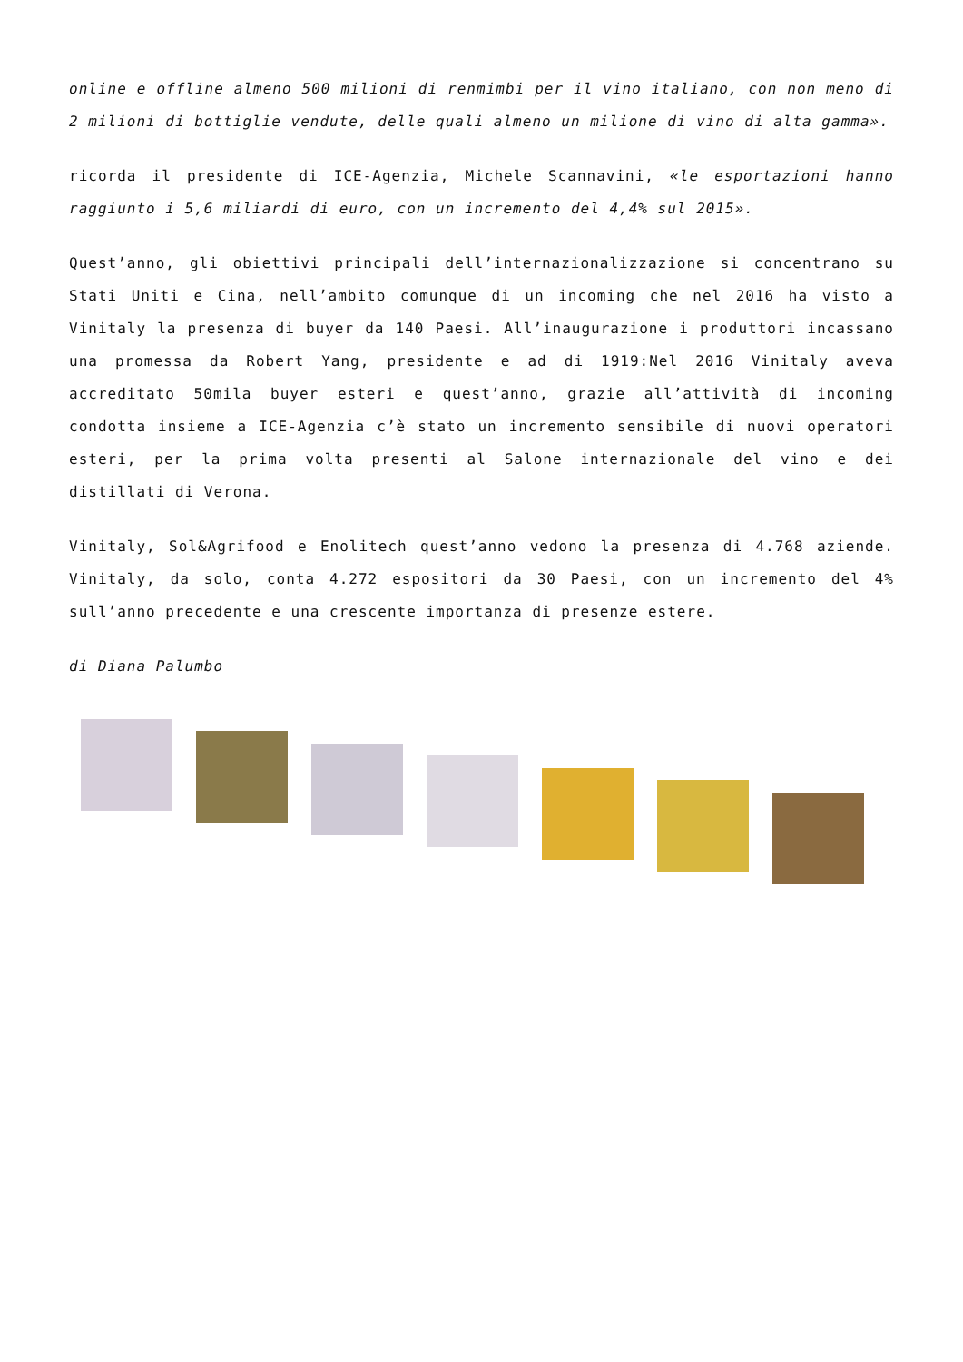online e offline almeno 500 milioni di renmimbi per il vino italiano, con non meno di 2 milioni di bottiglie vendute, delle quali almeno un milione di vino di alta gamma».
ricorda il presidente di ICE-Agenzia, Michele Scannavini, «le esportazioni hanno raggiunto i 5,6 miliardi di euro, con un incremento del 4,4% sul 2015».
Quest’anno, gli obiettivi principali dell’internazionalizzazione si concentrano su Stati Uniti e Cina, nell’ambito comunque di un incoming che nel 2016 ha visto a Vinitaly la presenza di buyer da 140 Paesi. All’inaugurazione i produttori incassano una promessa da Robert Yang, presidente e ad di 1919:Nel 2016 Vinitaly aveva accreditato 50mila buyer esteri e quest’anno, grazie all’attività di incoming condotta insieme a ICE-Agenzia c’è stato un incremento sensibile di nuovi operatori esteri, per la prima volta presenti al Salone internazionale del vino e dei distillati di Verona.
Vinitaly, Sol&Agrifood e Enolitech quest’anno vedono la presenza di 4.768 aziende. Vinitaly, da solo, conta 4.272 espositori da 30 Paesi, con un incremento del 4% sull’anno precedente e una crescente importanza di presenze estere.
di Diana Palumbo